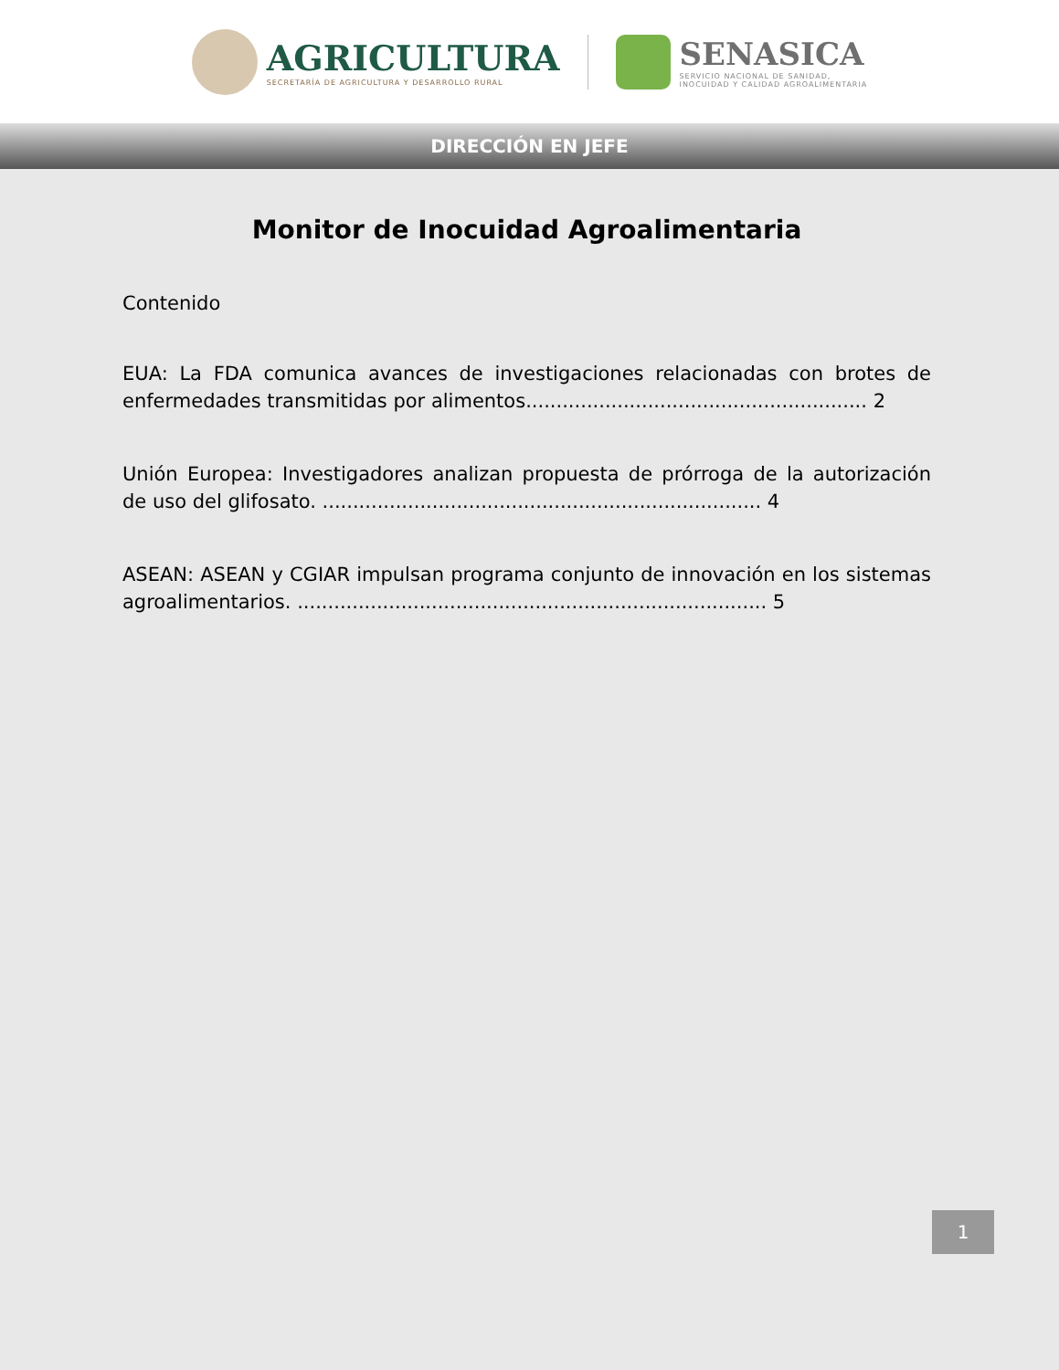AGRICULTURA
SECRETARÍA DE AGRICULTURA Y DESARROLLO RURAL
SENASICA
SERVICIO NACIONAL DE SANIDAD,
INOCUIDAD Y CALIDAD AGROALIMENTARIA
DIRECCIÓN EN JEFE
Monitor de Inocuidad Agroalimentaria
Contenido
EUA: La FDA comunica avances de investigaciones relacionadas con brotes de enfermedades transmitidas por alimentos........................................................ 2
Unión Europea: Investigadores analizan propuesta de prórroga de la autorización de uso del glifosato. ........................................................................ 4
ASEAN: ASEAN y CGIAR impulsan programa conjunto de innovación en los sistemas agroalimentarios. ............................................................................. 5
1